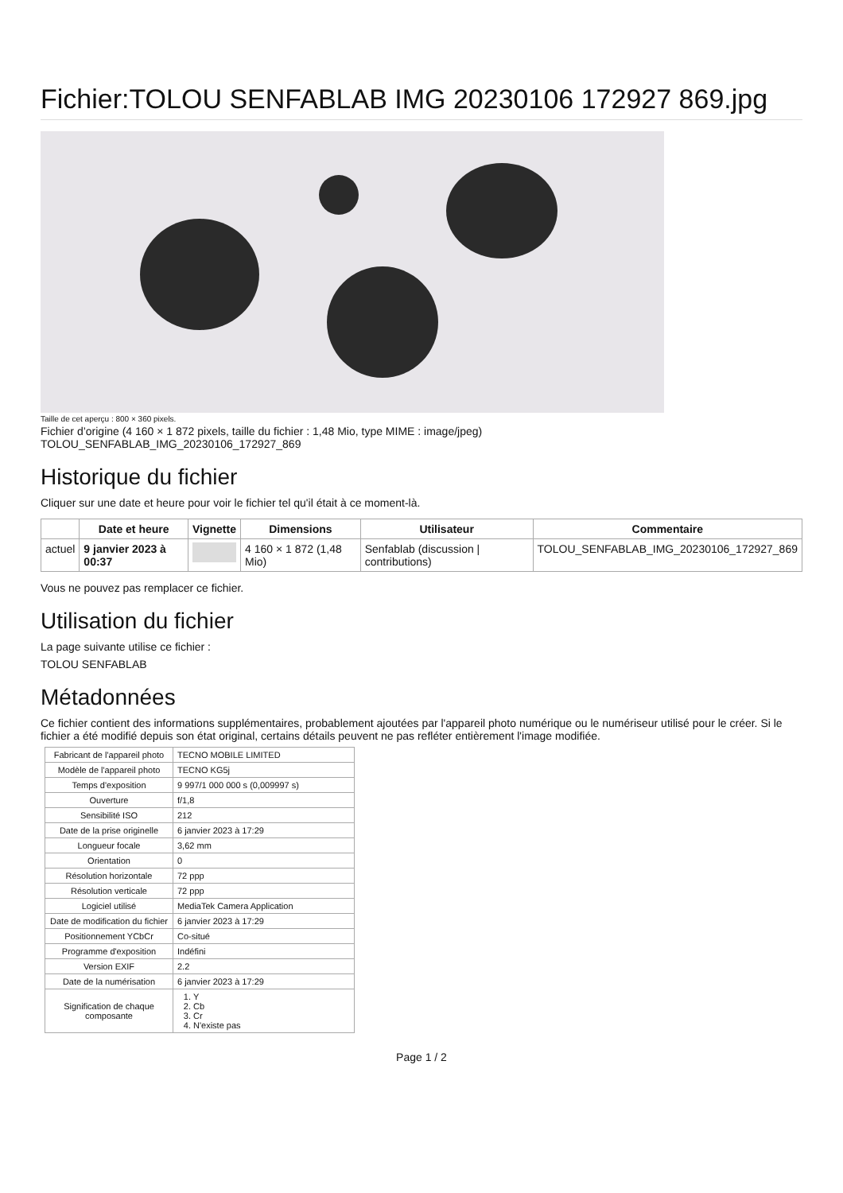Fichier:TOLOU SENFABLAB IMG 20230106 172927 869.jpg
Taille de cet aperçu : 800 × 360 pixels.
Fichier d’origine (4 160 × 1 872 pixels, taille du fichier : 1,48 Mio, type MIME : image/jpeg)
TOLOU_SENFABLAB_IMG_20230106_172927_869
Historique du fichier
Cliquer sur une date et heure pour voir le fichier tel qu'il était à ce moment-là.
| | Date et heure | Vignette | Dimensions | Utilisateur | Commentaire |
| --- | --- | --- | --- | --- | --- |
| actuel | 9 janvier 2023 à 00:37 | | 4 160 × 1 872 (1,48 Mio) | Senfablab (discussion / contributions) | TOLOU_SENFABLAB_IMG_20230106_172927_869 |
Vous ne pouvez pas remplacer ce fichier.
Utilisation du fichier
La page suivante utilise ce fichier :
TOLOU SENFABLAB
Métadonnées
Ce fichier contient des informations supplémentaires, probablement ajoutées par l'appareil photo numérique ou le numériseur utilisé pour le créer. Si le fichier a été modifié depuis son état original, certains détails peuvent ne pas refléter entièrement l'image modifiée.
| Fabricant de l'appareil photo | TECNO MOBILE LIMITED |
| Modèle de l'appareil photo | TECNO KG5j |
| Temps d'exposition | 9 997/1 000 000 s (0,009997 s) |
| Ouverture | f/1,8 |
| Sensibilité ISO | 212 |
| Date de la prise originelle | 6 janvier 2023 à 17:29 |
| Longueur focale | 3,62 mm |
| Orientation | 0 |
| Résolution horizontale | 72 ppp |
| Résolution verticale | 72 ppp |
| Logiciel utilisé | MediaTek Camera Application |
| Date de modification du fichier | 6 janvier 2023 à 17:29 |
| Positionnement YCbCr | Co-situé |
| Programme d'exposition | Indéfini |
| Version EXIF | 2.2 |
| Date de la numérisation | 6 janvier 2023 à 17:29 |
| Signification de chaque composante | 1. Y 2. Cb 3. Cr 4. N'existe pas |
Page 1 / 2